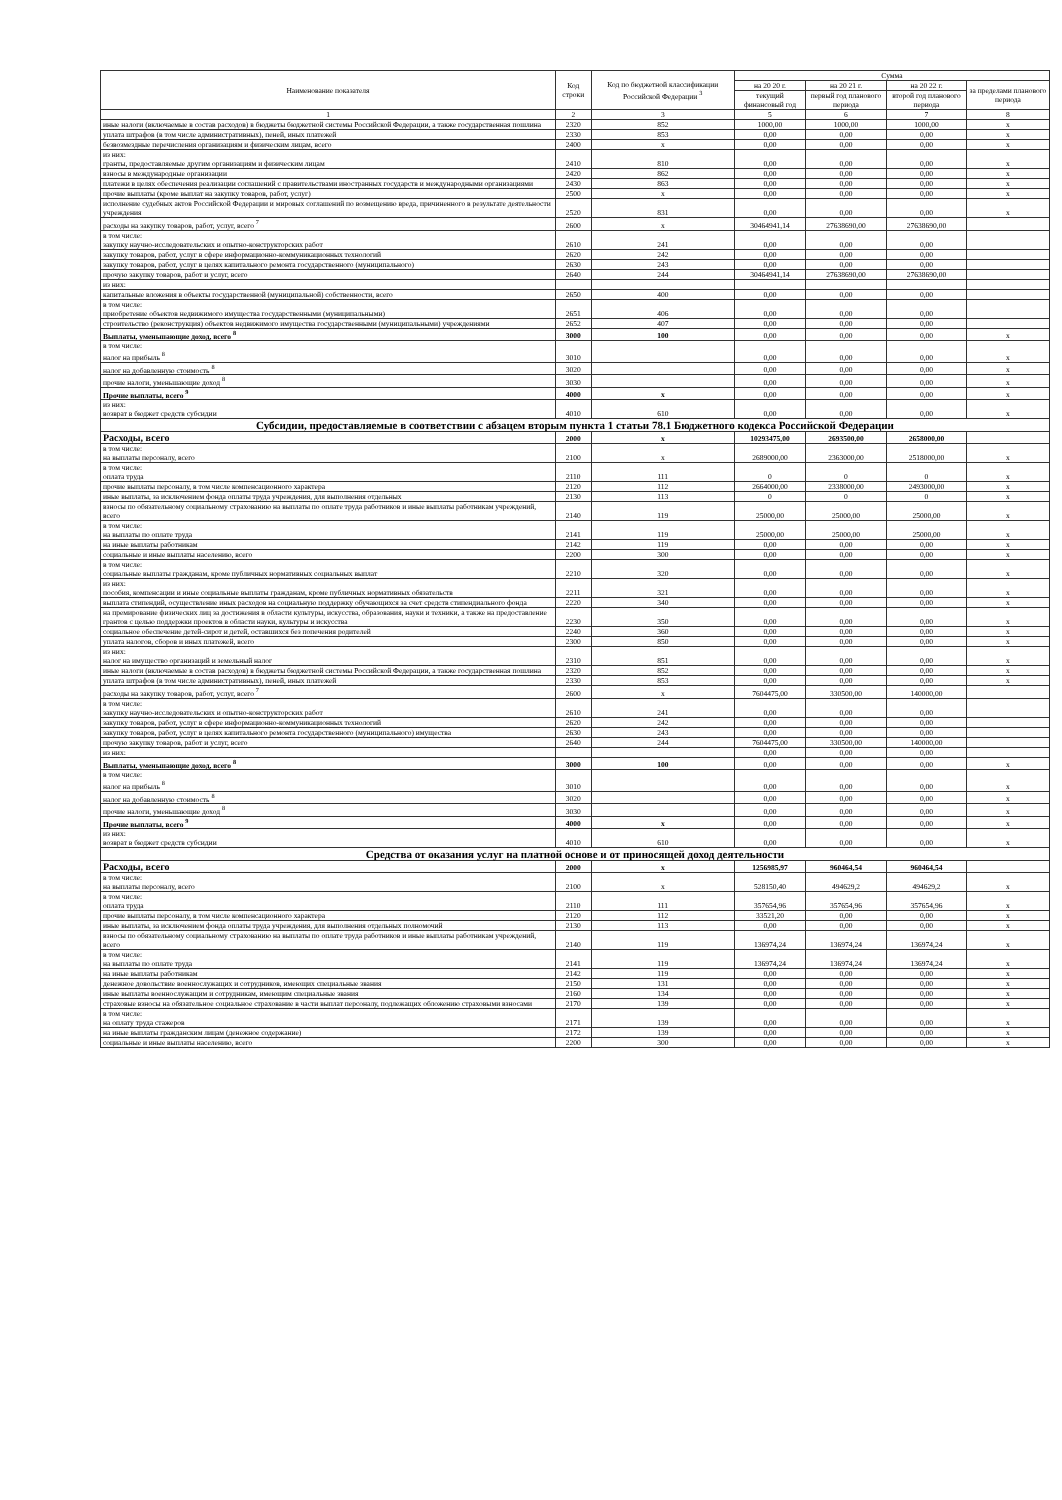| Наименование показателя | Код строки | Код по бюджетной классификации Российской Федерации <sup>3</sup> | Сумма | | | |
| --- | --- | --- | --- | --- | --- | --- |
| | | | на 20 20 г. | на 20 21 г. | на 20 22 г. | за пределами планового периода |
| | | | текущий финансовый год | первый год планового периода | второй год планового периода | |
| 1 | 2 | 3 | 5 | 6 | 7 | 8 |
| иные налоги (включаемые в состав расходов) в бюджеты бюджетной системы Российской Федерации, а также государственная пошлина | 2320 | 852 | 1000,00 | 1000,00 | 1000,00 | x |
| уплата штрафов (в том числе административных), пеней, иных платежей | 2330 | 853 | 0,00 | 0,00 | 0,00 | x |
| безвозмездные перечисления организациям и физическим лицам, всего | 2400 | x | 0,00 | 0,00 | 0,00 | x |
| из них: гранты, предоставляемые другим организациям и физическим лицам | 2410 | 810 | 0,00 | 0,00 | 0,00 | x |
| взносы в международные организации | 2420 | 862 | 0,00 | 0,00 | 0,00 | x |
| платежи в целях обеспечения реализации соглашений с правительствами иностранных государств и международными организациями | 2430 | 863 | 0,00 | 0,00 | 0,00 | x |
| прочие выплаты (кроме выплат на закупку товаров, работ, услуг) | 2500 | x | 0,00 | 0,00 | 0,00 | x |
| исполнение судебных актов Российской Федерации и мировых соглашений по возмещению вреда, причиненного в результате деятельности учреждения | 2520 | 831 | 0,00 | 0,00 | 0,00 | x |
| расходы на закупку товаров, работ, услуг, всего <sup>7</sup> | 2600 | x | 30464941,14 | 27638690,00 | 27638690,00 | |
| в том числе: закупку научно-исследовательских и опытно-конструкторских работ | 2610 | 241 | 0,00 | 0,00 | 0,00 | |
| закупку товаров, работ, услуг в сфере информационно-коммуникационных технологий | 2620 | 242 | 0,00 | 0,00 | 0,00 | |
| закупку товаров, работ, услуг в целях капитального ремонта государственного (муниципального) | 2630 | 243 | 0,00 | 0,00 | 0,00 | |
| прочую закупку товаров, работ и услуг, всего | 2640 | 244 | 30464941,14 | 27638690,00 | 27638690,00 | |
| из них: | | | | | | |
| капитальные вложения в объекты государственной (муниципальной) собственности, всего | 2650 | 400 | 0,00 | 0,00 | 0,00 | |
| в том числе: приобретение объектов недвижимого имущества государственными (муниципальными) | 2651 | 406 | 0,00 | 0,00 | 0,00 | |
| строительство (реконструкция) объектов недвижимого имущества государственными (муниципальными) учреждениями | 2652 | 407 | 0,00 | 0,00 | 0,00 | |
| Выплаты, уменьшающие доход, всего <sup>8</sup> | 3000 | 100 | 0,00 | 0,00 | 0,00 | x |
| в том числе: налог на прибыль <sup>8</sup> | 3010 | | 0,00 | 0,00 | 0,00 | x |
| налог на добавленную стоимость <sup>8</sup> | 3020 | | 0,00 | 0,00 | 0,00 | x |
| прочие налоги, уменьшающие доход <sup>8</sup> | 3030 | | 0,00 | 0,00 | 0,00 | x |
| Прочие выплаты, всего <sup>9</sup> | 4000 | x | 0,00 | 0,00 | 0,00 | x |
| из них: возврат в бюджет средств субсидии | 4010 | 610 | 0,00 | 0,00 | 0,00 | x |
| Субсидии, предоставляемые в соответствии с абзацем вторым пункта 1 статьи 78.1 Бюджетного кодекса Российской Федерации | | | | | | |
| Расходы, всего | 2000 | x | 10293475,00 | 2693500,00 | 2658000,00 | |
| в том числе: на выплаты персоналу, всего | 2100 | x | 2689000,00 | 2363000,00 | 2518000,00 | x |
| в том числе: оплата труда | 2110 | 111 | 0 | 0 | 0 | x |
| прочие выплаты персоналу, в том числе компенсационного характера | 2120 | 112 | 2664000,00 | 2338000,00 | 2493000,00 | x |
| иные выплаты, за исключением фонда оплаты труда учреждения, для выполнения отдельных | 2130 | 113 | 0 | 0 | 0 | x |
| взносы по обязательному социальному страхованию на выплаты по оплате труда работников и иные выплаты работникам учреждений, всего | 2140 | 119 | 25000,00 | 25000,00 | 25000,00 | x |
| в том числе: на выплаты по оплате труда | 2141 | 119 | 25000,00 | 25000,00 | 25000,00 | x |
| на иные выплаты работникам | 2142 | 119 | 0,00 | 0,00 | 0,00 | x |
| социальные и иные выплаты населению, всего | 2200 | 300 | 0,00 | 0,00 | 0,00 | x |
| в том числе: социальные выплаты гражданам, кроме публичных нормативных социальных выплат | 2210 | 320 | 0,00 | 0,00 | 0,00 | x |
| из них: пособия, компенсации и иные социальные выплаты гражданам, кроме публичных нормативных обязательств | 2211 | 321 | 0,00 | 0,00 | 0,00 | x |
| выплата стипендий, осуществление иных расходов на социальную поддержку обучающихся за счет средств стипендиального фонда | 2220 | 340 | 0,00 | 0,00 | 0,00 | x |
| на премирование физических лиц за достижения в области культуры, искусства, образования, науки и техники, а также на предоставление грантов с целью поддержки проектов в области науки, культуры и искусства | 2230 | 350 | 0,00 | 0,00 | 0,00 | x |
| социальное обеспечение детей-сирот и детей, оставшихся без попечения родителей | 2240 | 360 | 0,00 | 0,00 | 0,00 | x |
| уплата налогов, сборов и иных платежей, всего | 2300 | 850 | 0,00 | 0,00 | 0,00 | x |
| из них: налог на имущество организаций и земельный налог | 2310 | 851 | 0,00 | 0,00 | 0,00 | x |
| иные налоги (включаемые в состав расходов) в бюджеты бюджетной системы Российской Федерации, а также государственная пошлина | 2320 | 852 | 0,00 | 0,00 | 0,00 | x |
| уплата штрафов (в том числе административных), пеней, иных платежей | 2330 | 853 | 0,00 | 0,00 | 0,00 | x |
| расходы на закупку товаров, работ, услуг, всего <sup>7</sup> | 2600 | x | 7604475,00 | 330500,00 | 140000,00 | |
| в том числе: закупку научно-исследовательских и опытно-конструкторских работ | 2610 | 241 | 0,00 | 0,00 | 0,00 | |
| закупку товаров, работ, услуг в сфере информационно-коммуникационных технологий | 2620 | 242 | 0,00 | 0,00 | 0,00 | |
| закупку товаров, работ, услуг в целях капитального ремонта государственного (муниципального) имущества | 2630 | 243 | 0,00 | 0,00 | 0,00 | |
| прочую закупку товаров, работ и услуг, всего | 2640 | 244 | 7604475,00 | 330500,00 | 140000,00 | |
| из них: | | | 0,00 | 0,00 | 0,00 | |
| Выплаты, уменьшающие доход, всего <sup>8</sup> | 3000 | 100 | 0,00 | 0,00 | 0,00 | x |
| в том числе: налог на прибыль <sup>8</sup> | 3010 | | 0,00 | 0,00 | 0,00 | x |
| налог на добавленную стоимость <sup>8</sup> | 3020 | | 0,00 | 0,00 | 0,00 | x |
| прочие налоги, уменьшающие доход <sup>8</sup> | 3030 | | 0,00 | 0,00 | 0,00 | x |
| Прочие выплаты, всего <sup>9</sup> | 4000 | x | 0,00 | 0,00 | 0,00 | x |
| из них: возврат в бюджет средств субсидии | 4010 | 610 | 0,00 | 0,00 | 0,00 | x |
| Средства от оказания услуг на платной основе и от приносящей доход деятельности | | | | | | |
| Расходы, всего | 2000 | x | 1256985,97 | 960464,54 | 960464,54 | |
| в том числе: на выплаты персоналу, всего | 2100 | x | 528150,40 | 494629,2 | 494629,2 | x |
| в том числе: оплата труда | 2110 | 111 | 357654,96 | 357654,96 | 357654,96 | x |
| прочие выплаты персоналу, в том числе компенсационного характера | 2120 | 112 | 33521,20 | 0,00 | 0,00 | x |
| иные выплаты, за исключением фонда оплаты труда учреждения, для выполнения отдельных полномочий | 2130 | 113 | 0,00 | 0,00 | 0,00 | x |
| взносы по обязательному социальному страхованию на выплаты по оплате труда работников и иные выплаты работникам учреждений, всего | 2140 | 119 | 136974,24 | 136974,24 | 136974,24 | x |
| в том числе: на выплаты по оплате труда | 2141 | 119 | 136974,24 | 136974,24 | 136974,24 | x |
| на иные выплаты работникам | 2142 | 119 | 0,00 | 0,00 | 0,00 | x |
| денежное довольствие военнослужащих и сотрудников, имеющих специальные звания | 2150 | 131 | 0,00 | 0,00 | 0,00 | x |
| иные выплаты военнослужащим и сотрудникам, имеющим специальные звания | 2160 | 134 | 0,00 | 0,00 | 0,00 | x |
| страховые взносы на обязательное социальное страхование в части выплат персоналу, подлежащих обложению страховыми взносами | 2170 | 139 | 0,00 | 0,00 | 0,00 | x |
| в том числе: на оплату труда стажеров | 2171 | 139 | 0,00 | 0,00 | 0,00 | x |
| на иные выплаты гражданским лицам (денежное содержание) | 2172 | 139 | 0,00 | 0,00 | 0,00 | x |
| социальные и иные выплаты населению, всего | 2200 | 300 | 0,00 | 0,00 | 0,00 | x |